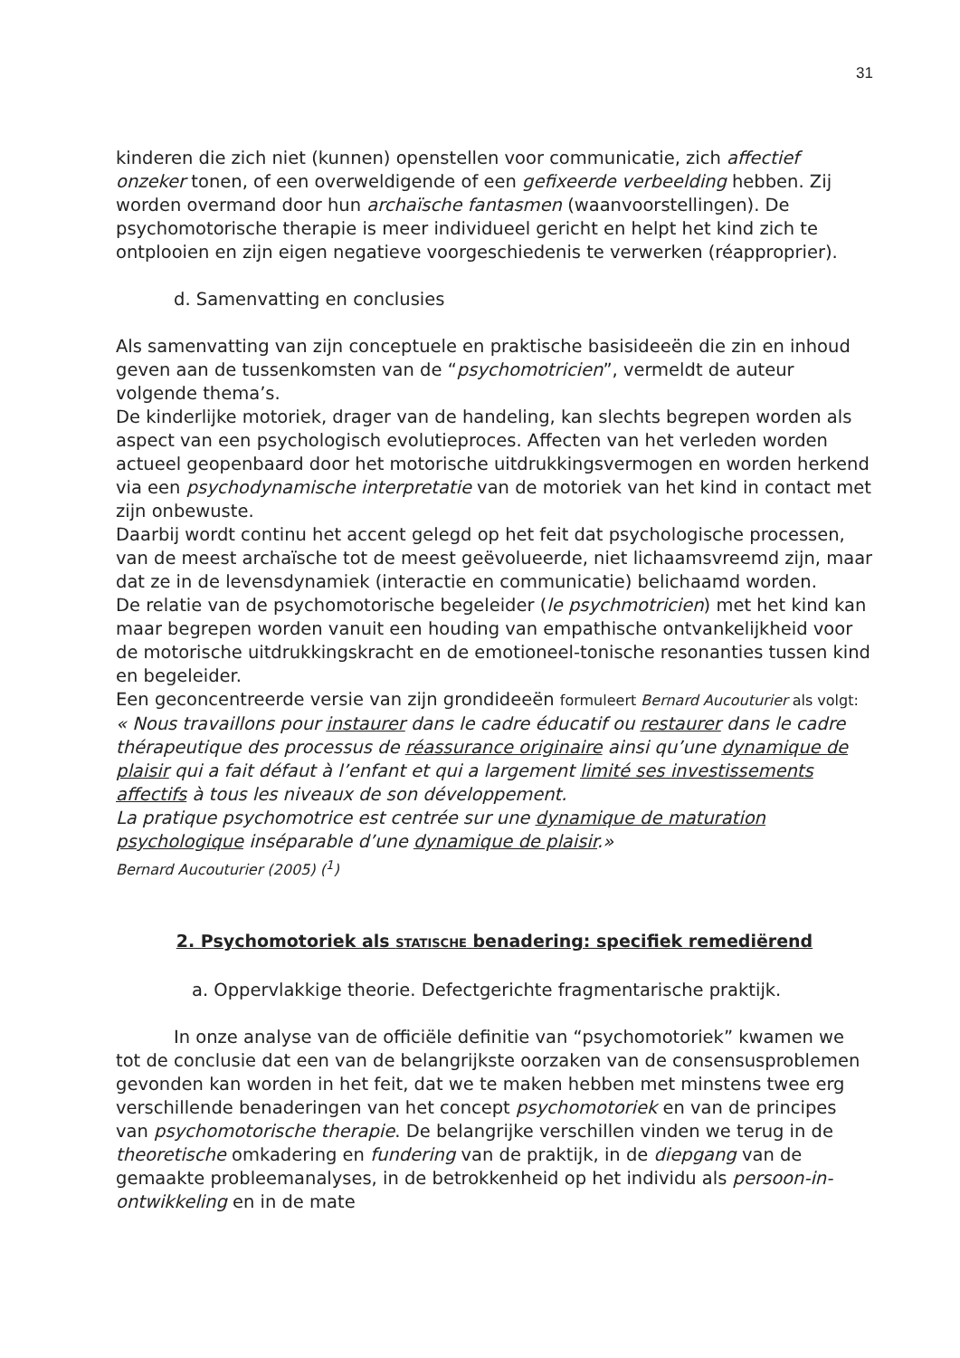31
kinderen die zich niet (kunnen) openstellen voor communicatie, zich affectief onzeker tonen, of een overweldigende of een gefixeerde verbeelding hebben. Zij worden overmand door hun archaïsche fantasmen (waanvoorstellingen). De psychomotorische therapie is meer individueel gericht en helpt het kind zich te ontplooien en zijn eigen negatieve voorgeschiedenis te verwerken (réapproprier).
d. Samenvatting en conclusies
Als samenvatting van zijn conceptuele en praktische basisideeën die zin en inhoud geven aan de tussenkomsten van de “psychomotricien”, vermeldt de auteur volgende thema’s.
De kinderlijke motoriek, drager van de handeling, kan slechts begrepen worden als aspect van een psychologisch evolutieproces. Affecten van het verleden worden actueel geopenbaard door het motorische uitdrukkingsvermogen en worden herkend via een psychodynamische interpretatie van de motoriek van het kind in contact met zijn onbewuste.
Daarbij wordt continu het accent gelegd op het feit dat psychologische processen, van de meest archaïsche tot de meest geëvolueerde, niet lichaamsvreemd zijn, maar dat ze in de levensdynamiek (interactie en communicatie) belichaamd worden.
De relatie van de psychomotorische begeleider (le psychmotricien) met het kind kan maar begrepen worden vanuit een houding van empathische ontvankelijkheid voor de motorische uitdrukkingskracht en de emotioneel-tonische resonanties tussen kind en begeleider.
Een geconcentreerde versie van zijn grondideeën formuleert Bernard Aucouturier als volgt:
« Nous travaillons pour instaurer dans le cadre éducatif ou restaurer dans le cadre thérapeutique des processus de réassurance originaire ainsi qu’une dynamique de plaisir qui a fait défaut à l’enfant et qui a largement limité ses investissements affectifs à tous les niveaux de son développement.
La pratique psychomotrice est centrée sur une dynamique de maturation psychologique inséparable d’une dynamique de plaisir.»
Bernard Aucouturier (2005) (<sup>1</sup>)
2. Psychomotoriek als STATISCHE benadering: specifiek remediërend
a. Oppervlakkige theorie. Defectgerichte fragmentarische praktijk.
In onze analyse van de officiële definitie van “psychomotoriek” kwamen we tot de conclusie dat een van de belangrijkste oorzaken van de consensusproblemen gevonden kan worden in het feit, dat we te maken hebben met minstens twee erg verschillende benaderingen van het concept psychomotoriek en van de principes van psychomotorische therapie. De belangrijke verschillen vinden we terug in de theoretische omkadering en fundering van de praktijk, in de diepgang van de gemaakte probleemanalyses, in de betrokkenheid op het individu als persoon-in-ontwikkeling en in de mate